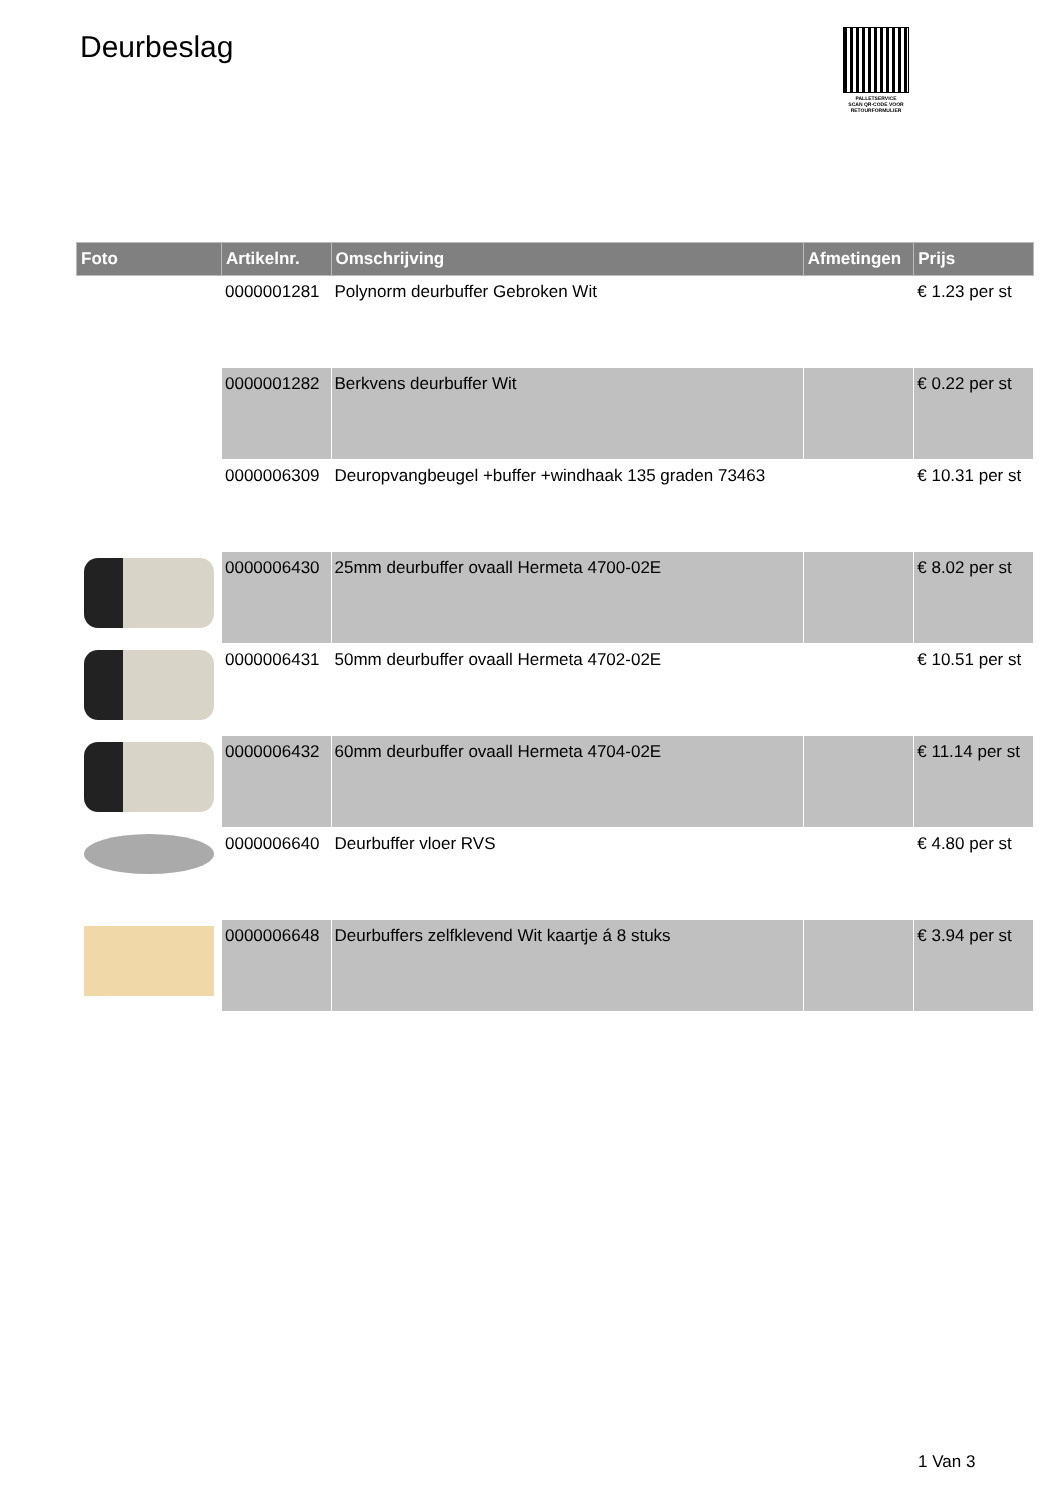Deurbeslag
PALLETSERVICE
SCAN QR-CODE VOOR RETOURFORMULIER
| Foto | Artikelnr. | Omschrijving | Afmetingen | Prijs |
| --- | --- | --- | --- | --- |
| | 0000001281 | Polynorm deurbuffer Gebroken Wit | | € 1.23 per st |
| | 0000001282 | Berkvens deurbuffer Wit | | € 0.22 per st |
| | 0000006309 | Deuropvangbeugel +buffer +windhaak 135 graden 73463 | | € 10.31 per st |
| | 0000006430 | 25mm deurbuffer ovaall Hermeta 4700-02E | | € 8.02 per st |
| | 0000006431 | 50mm deurbuffer ovaall Hermeta 4702-02E | | € 10.51 per st |
| | 0000006432 | 60mm deurbuffer ovaall Hermeta 4704-02E | | € 11.14 per st |
| | 0000006640 | Deurbuffer vloer RVS | | € 4.80 per st |
| | 0000006648 | Deurbuffers zelfklevend Wit kaartje á 8 stuks | | € 3.94 per st |
1 Van 3